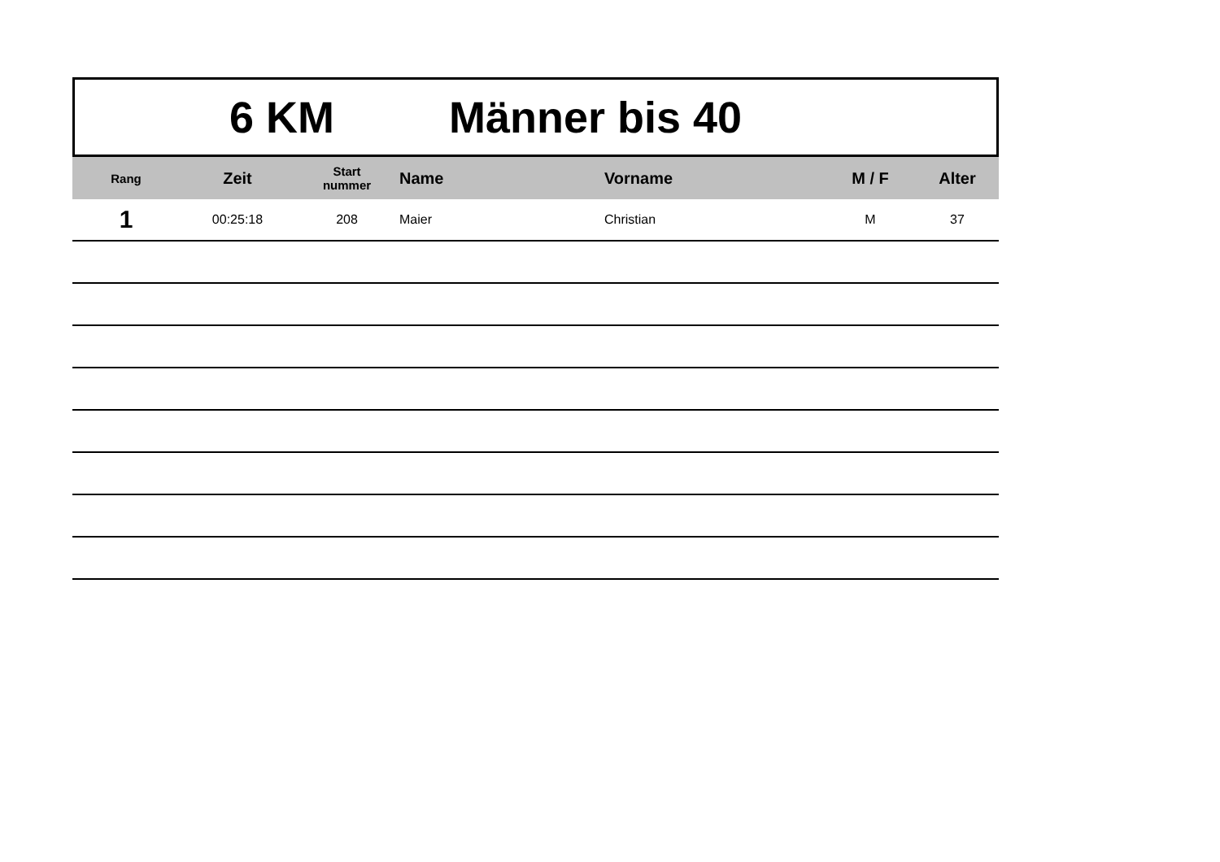6 KM Männer bis 40
| Rang | Zeit | Start nummer | Name | Vorname | M / F | Alter |
| --- | --- | --- | --- | --- | --- | --- |
| 1 | 00:25:18 | 208 | Maier | Christian | M | 37 |